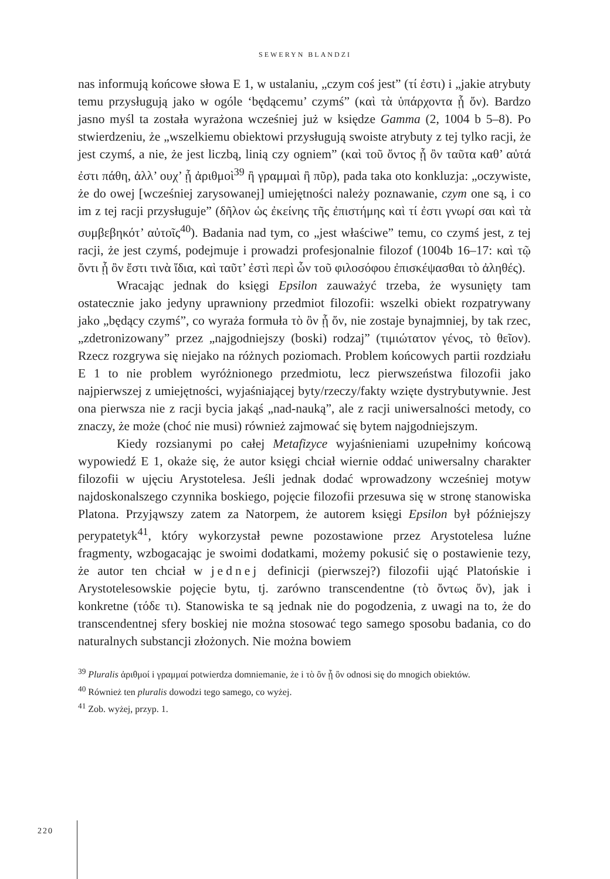SEWERYN BLANDZI
nas informują końcowe słowa E 1, w ustalaniu, „czym coś jest” (τί ἐστι) i „jakie atrybuty temu przysługują jako w ogóle ‘będącemu’ czymś” (καὶ τὰ ὑπάρχοντα ᾗ ὄν). Bardzo jasno myśl ta została wyrażona wcześniej już w księdze Gamma (2, 1004 b 5–8). Po stwierdzeniu, że „wszelkiemu obiektowi przysługują swoiste atrybuty z tej tylko racji, że jest czymś, a nie, że jest liczbą, linią czy ogniem” (καὶ τοῦ ὄντος ᾗ ὂν ταῦτα καθ’ αὑτά ἐστι πάθη, ἀλλ’ ουχ’ ᾗ ἀριθμοὶ<sup>39</sup> ἢ γραμμαὶ ἢ πῦρ), pada taka oto konkluzja: „oczywiste, że do owej [wcześniej zarysowanej] umiejętności należy poznawanie, czym one są, i co im z tej racji przysługuje” (δῆλον ὡς ἐκείνης τῆς ἐπιστήμης καὶ τί ἐστι γνωρί σαι καὶ τὰ συμβεβηκότ’ αὐτοῖς<sup>40</sup>). Badania nad tym, co „jest właściwe” temu, co czymś jest, z tej racji, że jest czymś, podejmuje i prowadzi profesjonalnie filozof (1004b 16–17: καὶ τῷ ὄντι ᾗ ὂν ἔστι τινὰ ἴδια, καὶ ταῦτ’ ἐστὶ περὶ ὧν τοῦ φιλοσόφου ἐπισκέψασθαι τὸ ἀληθές).
Wracając jednak do księgi Epsilon zauważyć trzeba, że wysunięty tam ostatecznie jako jedyny uprawniony przedmiot filozofii: wszelki obiekt rozpatrywany jako „będący czymś”, co wyraża formuła τὸ ὂν ᾗ ὄν, nie zostaje bynajmniej, by tak rzec, „zdetronizowany” przez „najgodniejszy (boski) rodzaj” (τιμιώτατον γένος, τὸ θεῖον). Rzecz rozgrywa się niejako na różnych poziomach. Problem końcowych partii rozdziału E 1 to nie problem wyróżnionego przedmiotu, lecz pierwszeństwa filozofii jako najpierwszej z umiejętności, wyjaśniającej byty/rzeczy/fakty wzięte dystrybutywnie. Jest ona pierwsza nie z racji bycia jakąś „nad-nauką”, ale z racji uniwersalności metody, co znaczy, że może (choć nie musi) również zajmować się bytem najgodniejszym.
Kiedy rozsianymi po całej Metafizyce wyjaśnieniami uzupełnimy końcową wypowiedź E 1, okaże się, że autor księgi chciał wiernie oddać uniwersalny charakter filozofii w ujęciu Arystotelesa. Jeśli jednak dodać wprowadzony wcześniej motyw najdoskonalszego czynnika boskiego, pojęcie filozofii przesuwa się w stronę stanowiska Platona. Przyjąwszy zatem za Natorpem, że autorem księgi Epsilon był późniejszy perypatetyk<sup>41</sup>, który wykorzystał pewne pozostawione przez Arystotelesa luźne fragmenty, wzbogacając je swoimi dodatkami, możemy pokusić się o postawienie tezy, że autor ten chciał w jednej definicji (pierwszej?) filozofii ująć Platońskie i Arystotelesowskie pojęcie bytu, tj. zarówno transcendentne (τὸ ὄντως ὄν), jak i konkretne (τόδε τι). Stanowiska te są jednak nie do pogodzenia, z uwagi na to, że do transcendentnej sfery boskiej nie można stosować tego samego sposobu badania, co do naturalnych substancji złożonych. Nie można bowiem
<sup>39</sup> Pluralis ἀριθμοί i γραμμαί potwierdza domniemanie, że i τὸ ὂν ᾗ ὂν odnosi się do mnogich obiektów.
<sup>40</sup> Również ten pluralis dowodzi tego samego, co wyżej.
<sup>41</sup> Zob. wyżej, przyp. 1.
220